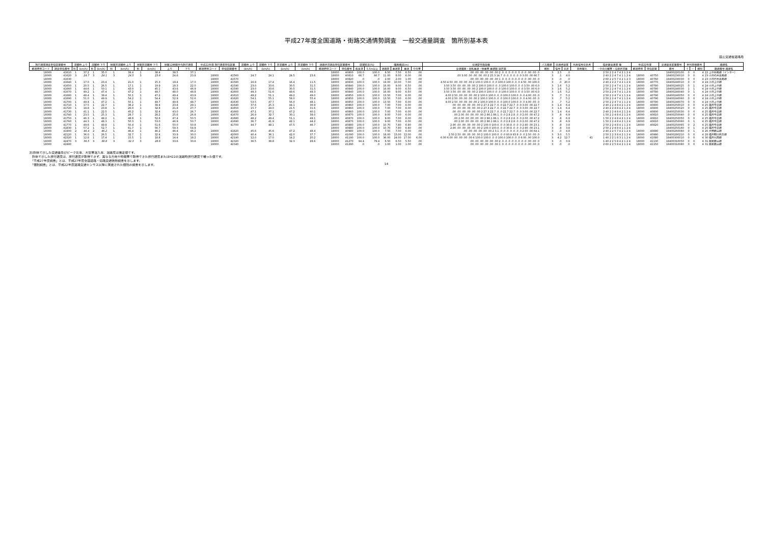平成27年度全国道路・街路交通情勢調査　一般交通量調査　箇所別基本表
国土交通省道路局
| 旅行速度調査単位区間番号 | | 混雑時 上り | | 混雑時 下り | | 昼間非混雑時 上り | | 昼間非混雑時 下り | | 昼間12時間平均旅行速度 | | 平成22年度 旅行速度単位区間 | | 混雑時 上り | 混雑時 下り | 非混雑時 上り | 非混雑時 下り | 道路状況調査単位区間番号 | | 区間延長(%) | | 幅員構成(m) | | | | 交通安全施設等 | バス路線 | 交通点密度 | | 代表信号交差点 | 指定最高速度 等 | 平成22年度 | | 交通基本区間番号 | 世代管理番号 | | | 路線名 |
| --- | --- | --- | --- | --- | --- | --- | --- | --- | --- | --- | --- | --- | --- | --- | --- | --- | --- | --- | --- | --- | --- | --- | --- | --- | --- | --- | --- | --- | --- | --- | --- | --- | --- | --- | --- | --- | --- | --- |
| 都道府県コード | 調査単位番号 | 別 | (km/h) | 別 | (km/h) | 別 | (km/h) | 別 | (km/h) | 上り | 下り | 都道府県コード | 単位区間番号 | (km/h) | (km/h) | (km/h) | (km/h) | 都道府県コード | 単位番号 | 改良済 | 5.5m以上 | 道路部 | 車道部 | 車道 | 中央帯 | 歩道幅員・自転車道・停車帯 車線数 設置率 | 種別 | 信号 | 交差 | 青時間比 | ・中央分離帯・沿道状況等 | 都道府県 | 単位区間 | 番号 | 十 | 一 | 種別 | 路線番号 路線名 |
| 18000 | 41610 | 1 | 37.2 | 1 | 35.0 | 1 | 39.4 | 1 | 38.4 | 38.5 | 37.1 | | | | | | | 18000 | 40800 | 100.0 | 100.0 | 8.50 | 7.50 | 6.50 | .00 | .00 .00 .00 .00 .00 .00 2 .0 .0 .0 .0 .0 .0 .0 .0 .00 .00 .0 | 3 | 2.5 | .0 | | 2 50 2 2 4 7 4 2 1 2 4 | | | 18400220100 | 0 | 0 | 4 | 22 上中田島線（インター） |
| 18000 | 41620 | 3 | 24.7 | 3 | 24.1 | 3 | 24.5 | 3 | 23.6 | 24.6 | 23.8 | 18000 | 41560 | 24.7 | 24.1 | 24.5 | 23.6 | 18000 | 40810 | 66.7 | 66.7 | 11.00 | 8.00 | 6.00 | .00 | .00 3.00 .00 .00 .00 .00 2 25.3 14.7 .0 .0 .0 .0 .0 .0 3.00 .00 66.7 | 3 | .1 | 4.0 | | 2 40 2 2 4 7 4 1 1 2 4 | 18000 | 40750 | 18400230010 | 0 | 0 | 4 | 23 小浜朽木高島線 |
| 18000 | 41630 | | | | | | | | | | | 18000 | 41570 | | | | | 18000 | 40820 | .0 | .0 | 2.00 | 2.00 | 1.00 | .00 | .00 .00 .00 .00 .00 .00 1 .0 .0 .0 .0 .0 .0 .0 .0 .00 .00 .0 | 3 | .0 | .0 | | 2 60 2 2 5 7 4 2 1 2 3 | 18000 | 40760 | 18400230030 | 0 | 0 | 4 | 23 小浜朽木高島線 |
| 18000 | 41640 | 1 | 17.0 | 1 | 23.4 | 1 | 21.0 | 1 | 15.3 | 19.4 | 17.0 | 18000 | 41580 | 16.9 | 17.4 | 16.4 | 11.5 | 18000 | 40830 | 100.0 | 100.0 | 19.00 | 10.00 | 7.00 | .00 | 4.50 4.50 .00 .00 .00 .00 2 100.0 100.0 .0 .0 100.0 100.0 .0 .0 4.50 .00 100.0 | 3 | .0 | 20.0 | | 2 40 2 2 2 7 4 2 1 2 4 | 18000 | 40770 | 18400240010 | 0 | 0 | 4 | 24 小浜上中線 |
| 18000 | 41650 | 1 | 20.5 | 1 | 26.5 | 1 | 17.1 | 1 | 19.9 | 18.3 | 22.0 | 18000 | 41590 | 23.0 | 33.6 | 30.5 | 31.5 | 18000 | 40840 | 100.0 | 100.0 | 16.00 | 9.00 | 6.50 | .00 | 3.50 3.50 .00 .00 .00 .00 2 100.0 100.0 .0 .0 100.0 100.0 .0 .0 3.50 .00 6.0 | 3 | 1.6 | 5.2 | | 2 50 2 2 4 7 4 1 1 2 4 | 18000 | 40780 | 18400240025 | 0 | 1 | 4 | 24 小浜上中線 |
| 18000 | 41660 | 1 | 44.6 | 1 | 50.1 | 1 | 43.0 | 1 | 45.1 | 43.6 | 46.9 | 18000 | 41590 | 23.0 | 33.6 | 30.5 | 31.5 | 18000 | 40840 | 100.0 | 100.0 | 16.00 | 9.00 | 6.50 | .00 | 3.50 3.50 .00 .00 .00 .00 2 100.0 100.0 .0 .0 100.0 100.0 .0 .0 3.50 .00 6.0 | 3 | 1.6 | 5.2 | | 2 50 2 2 4 7 4 1 1 2 4 | 18000 | 40780 | 18400240030 | 1 | 1 | 4 | 24 小浜上中線 |
| 18000 | 41670 | 1 | 49.2 | 1 | 47.4 | 1 | 47.2 | 1 | 49.7 | 48.0 | 48.8 | 18000 | 41600 | 49.3 | 51.6 | 49.6 | 49.3 | 18000 | 40840 | 100.0 | 100.0 | 16.00 | 9.00 | 6.50 | .00 | 3.50 3.50 .00 .00 .00 .00 2 100.0 100.0 .0 .0 100.0 100.0 .0 .0 3.50 .00 6.0 | 3 | 1.6 | 5.2 | | 2 50 2 2 4 7 4 1 1 2 4 | 18000 | 40780 | 18400240040 | 0 | 1 | 4 | 24 小浜上中線 |
| 18000 | 41680 | 1 | 48.4 | 1 | 39.4 | 1 | 50.1 | 1 | 47.2 | 49.4 | 43.9 | 18000 | 41610 | 49.2 | 51.1 | 49.2 | 49.0 | 18000 | 40850 | 100.0 | 100.0 | 13.50 | 7.00 | 6.00 | .00 | 4.00 2.50 .00 .00 .00 .00 2 100.0 100.0 .0 .0 100.0 100.0 .0 .0 4.00 .00 .0 | 3 | .7 | 5.2 | | 2 50 2 2 4 7 4 1 1 2 4 | 18000 | 40790 | 18400240050 | 0 | 0 | 4 | 24 小浜上中線 |
| 18000 | 41690 | 1 | 51.0 | 1 | 49.9 | 1 | 54.2 | 1 | 54.4 | 52.9 | 52.6 | 18000 | 41620 | 54.1 | 55.1 | 58.0 | 55.4 | 18000 | 40850 | 100.0 | 100.0 | 13.50 | 7.00 | 6.00 | .00 | 4.00 2.50 .00 .00 .00 .00 2 100.0 100.0 .0 .0 100.0 100.0 .0 .0 4.00 .00 .0 | 3 | .7 | 5.2 | | 2 50 2 2 4 7 4 1 1 2 4 | 18000 | 40790 | 18400240060 | 0 | 0 | 4 | 24 小浜上中線 |
| 18000 | 41700 | 1 | 49.4 | 1 | 47.2 | 1 | 50.1 | 1 | 49.7 | 49.8 | 48.7 | 18000 | 41630 | 53.5 | 47.7 | 56.0 | 48.1 | 18000 | 40850 | 100.0 | 100.0 | 13.50 | 7.00 | 6.00 | .00 | 4.00 2.50 .00 .00 .00 .00 2 100.0 100.0 .0 .0 100.0 100.0 .0 .0 4.00 .00 .0 | 3 | .7 | 5.2 | | 2 50 2 2 4 7 4 1 1 2 4 | 18000 | 40790 | 18400240070 | 0 | 0 | 4 | 24 小浜上中線 |
| 18000 | 41710 | 1 | 17.5 | 1 | 22.7 | 1 | 38.2 | 1 | 39.4 | 23.8 | 29.1 | 18000 | 41640 | 37.6 | 25.3 | 44.1 | 36.9 | 18000 | 40860 | 100.0 | 100.0 | 7.00 | 7.00 | 6.00 | .00 | .00 .00 .00 .00 .00 .00 2 27.3 22.7 .0 .0 22.7 22.7 .0 .0 3.00 .00 22.7 | 3 | 1.4 | 6.4 | | 2 40 2 2 4 8 4 2 1 2 4 | 18000 | 40800 | 18400250010 | 0 | 0 | 4 | 25 福井今立線 |
| 18000 | 41720 | 1 | 18.8 | 1 | 23.8 | 1 | 26.0 | 1 | 32.8 | 21.8 | 27.7 | 18000 | 41650 | 15.7 | 24.0 | 21.5 | 31.6 | 18000 | 40860 | 100.0 | 100.0 | 7.00 | 7.00 | 6.00 | .00 | .00 .00 .00 .00 .00 .00 2 27.3 22.7 .0 .0 22.7 22.7 .0 .0 3.00 .00 22.7 | 3 | 1.4 | 6.4 | | 2 40 2 2 4 8 4 2 1 2 4 | 18000 | 40800 | 18400250020 | 0 | 0 | 4 | 25 福井今立線 |
| 18000 | 41730 | 1 | 41.1 | 1 | 22.5 | 1 | 45.2 | 1 | 32.4 | 43.0 | 26.7 | 18000 | 41660 | 47.1 | 37.1 | 47.2 | 40.1 | 18000 | 40860 | 100.0 | 100.0 | 7.00 | 7.00 | 6.00 | .00 | .00 .00 .00 .00 .00 .00 2 27.3 22.7 .0 .0 22.7 22.7 .0 .0 3.00 .00 22.7 | 3 | 1.4 | 6.4 | | 2 40 2 2 4 8 4 2 1 2 4 | 18000 | 40800 | 18400250030 | 0 | 0 | 4 | 25 福井今立線 |
| 18000 | 41740 | 1 | 23.5 | 1 | 25.3 | 1 | 28.7 | 1 | 28.2 | 25.6 | 26.8 | 18000 | 41670 | 26.9 | 32.7 | 30.1 | 38.0 | 18000 | 40870 | 100.0 | 100.0 | 9.00 | 7.00 | 6.00 | .00 | .00 2.00 .00 .00 .00 .00 2 86.1 86.1 .0 .0 2.8 2.8 .0 .0 2.00 .00 47.2 | 3 | .8 | 6.9 | | 1 50 2 2 4 8 4 2 1 2 4 | 18000 | 40810 | 18400250040 | 0 | 0 | 4 | 25 福井今立線 |
| 18000 | 41750 | 1 | 46.3 | 1 | 48.2 | 1 | 48.8 | 1 | 52.6 | 47.4 | 50.5 | 18000 | 41680 | 48.2 | 49.4 | 51.1 | 49.1 | 18000 | 40870 | 100.0 | 100.0 | 9.00 | 7.00 | 6.00 | .00 | .00 2.00 .00 .00 .00 .00 2 86.1 86.1 .0 .0 2.8 2.8 .0 .0 2.00 .00 47.2 | 3 | .8 | 6.9 | | 1 50 2 2 4 8 4 2 1 2 4 | 18000 | 40810 | 18400250050 | 0 | 0 | 4 | 25 福井今立線 |
| 18000 | 41760 | 1 | 44.3 | 1 | 48.3 | 1 | 50.3 | 1 | 53.0 | 46.9 | 50.7 | 18000 | 41690 | 36.7 | 41.9 | 42.1 | 44.2 | 18000 | 40870 | 100.0 | 100.0 | 9.00 | 7.00 | 6.00 | .00 | .00 2.00 .00 .00 .00 .00 2 86.1 86.1 .0 .0 2.8 2.8 .0 .0 2.00 .00 47.2 | 3 | .8 | 6.9 | | 1 50 2 2 4 8 4 2 1 2 4 | 18000 | 40810 | 18400250060 | 0 | 1 | 4 | 25 福井今立線 |
| 18000 | 41770 | 1 | 49.6 | 1 | 49.8 | 1 | 50.4 | 1 | 51.6 | 50.0 | 50.8 | 18000 | 41700 | 44.7 | 48.1 | 47.5 | 46.7 | 18000 | 40880 | 100.0 | 100.0 | 10.70 | 7.80 | 6.80 | .00 | 2.90 .00 .00 .00 .00 .00 2 100.0 100.0 .0 .0 30.8 .0 .0 .0 2.90 .00 23.1 | 3 | .8 | 3.8 | | 2 50 2 2 4 8 4 1 1 2 4 | 18000 | 40820 | 18400250065 | 0 | 2 | 4 | 25 福井今立線 |
| 18000 | 41830 | 1 | 57.2 | 1 | 52.7 | 1 | 61.7 | 1 | 56.7 | 59.3 | 54.8 | | | | | | | 18000 | 40880 | 100.0 | 100.0 | 10.70 | 7.80 | 6.80 | .00 | 2.90 .00 .00 .00 .00 .00 2 100.0 100.0 .0 .0 30.8 .0 .0 .0 2.90 .00 23.1 | 3 | .8 | 3.8 | | 2 50 2 2 4 8 4 1 1 2 4 | | | 18400250160 | 0 | 1 | 4 | 25 福井今立線 |
| 18000 | 41900 | 2 | 46.4 | 2 | 46.2 | 1 | 46.4 | 1 | 46.2 | 46.4 | 46.2 | 18000 | 41820 | 45.6 | 45.6 | 47.2 | 48.4 | 18000 | 40980 | 100.0 | 100.0 | 7.50 | 7.00 | 6.00 | .00 | .00 .00 .00 .00 .00 .00 2 3.1 .0 .0 .0 .0 .0 .0 .0 2.00 .00 64.1 | 3 | .0 | 4.8 | | 2 40 2 2 5 7 4 2 1 2 4 | 18000 | 40890 | 18400260080 | 0 | 1 | 4 | 26 大野勝山線 |
| 18000 | 42120 | 1 | 36.0 | 1 | 26.5 | 1 | 32.7 | 1 | 32.4 | 33.9 | 30.0 | 18000 | 42000 | 40.4 | 36.1 | 42.0 | 37.7 | 18000 | 41090 | 100.0 | 100.0 | 18.00 | 13.00 | 12.00 | .00 | 2.50 2.50 .00 .00 .00 .00 2 100.0 100.0 .0 .0 93.9 93.9 .0 .0 2.50 .00 .0 | 3 | 3.0 | 5.5 | | 2 50 2 2 3 8 4 2 1 2 4 | 18000 | 40990 | 18400280210 | 0 | 0 | 4 | 28 福井朝日武生線 |
| 18000 | 42320 | 1 | 12.8 | 1 | 17.4 | 1 | 15.5 | 1 | 18.8 | 14.4 | 18.2 | 18000 | 42190 | 12.0 | 17.0 | 14.2 | 20.2 | 18000 | 41190 | 100.0 | 100.0 | 36.00 | 24.00 | 17.00 | 6.00 | 6.00 6.00 .00 .00 .00 .00 6 100.0 100.0 .0 .0 100.0 100.0 .0 .0 6.00 .00 100.0 | 3 | 4.2 | 12.7 | 41 | 1 40 2 2 1 8 3 1 1 2 4 | 18000 | 41080 | 18400300010 | 0 | 0 | 4 | 30 福井丸岡線 |
| 18000 | 42470 | 3 | 36.5 | 3 | 38.8 | 3 | 32.3 | 3 | 28.6 | 33.6 | 30.6 | 18000 | 42320 | 36.5 | 38.8 | 32.3 | 28.6 | 18000 | 41270 | 94.4 | 79.4 | 6.50 | 6.50 | 5.50 | .00 | .00 .00 .00 .00 .00 .00 2 .0 .0 .0 .0 .0 .0 .0 .0 .00 .00 .0 | 3 | .0 | 3.9 | | 1 40 2 2 5 8 4 2 1 2 4 | 18000 | 41130 | 18400310050 | 0 | 0 | 4 | 31 篠尾勝山線 |
| 18000 | 42480 | | | | | | | | | | | 18000 | 42340 | | | | | 18000 | 41290 | .0 | .0 | 1.00 | 1.00 | 1.00 | .00 | .00 .00 .00 .00 .00 .00 1 .0 .0 .0 .0 .0 .0 .0 .0 .00 .00 .0 | 3 | .0 | .0 | | 2 60 2 2 5 8 4 2 1 2 4 | 18000 | 41150 | 18400310080 | 0 | 0 | 4 | 31 篠尾勝山線 |
注)斜体で示した交通量及びピーク比率、大型車混入率、混雑度は推定値です。
　斜体で示した旅行速度は、旅行速度が取得できず、異なる方向や時間帯で取得できた旅行速度またはH22の混雑時旅行速度で補った値です。
　「平成27年度調査」とは、平成27年度全国道路・街路交通情勢調査を示します。
　「個別調査」とは、平成22年度道路交通センサス以降に実施された個別の調査を示します。
14